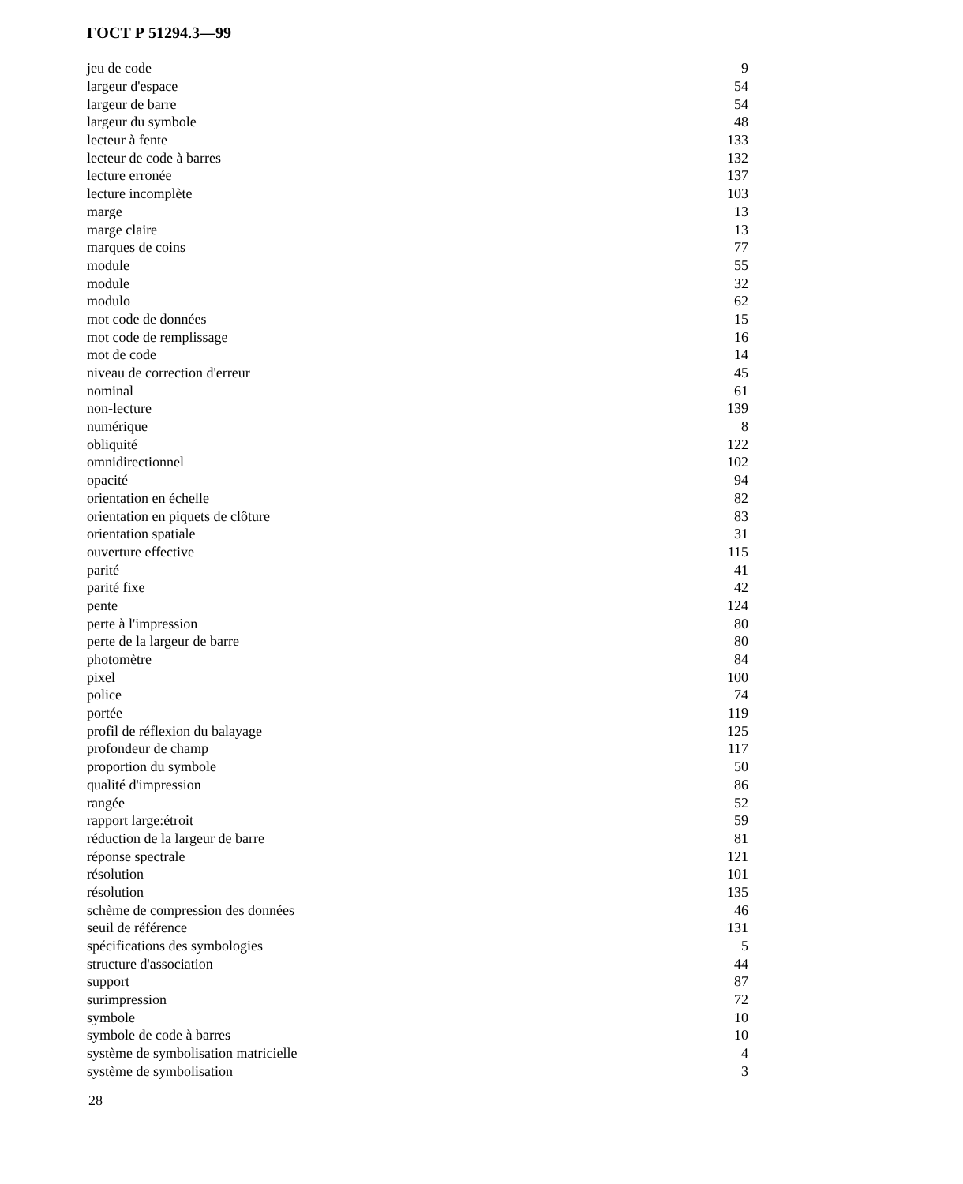ГОСТ Р 51294.3—99
| jeu de code | 9 |
| largeur d'espace | 54 |
| largeur de barre | 54 |
| largeur du symbole | 48 |
| lecteur à fente | 133 |
| lecteur de code à barres | 132 |
| lecture erronée | 137 |
| lecture incomplète | 103 |
| marge | 13 |
| marge claire | 13 |
| marques de coins | 77 |
| module | 55 |
| module | 32 |
| modulo | 62 |
| mot code de données | 15 |
| mot code de remplissage | 16 |
| mot de code | 14 |
| niveau de correction d'erreur | 45 |
| nominal | 61 |
| non-lecture | 139 |
| numérique | 8 |
| obliquité | 122 |
| omnidirectionnel | 102 |
| opacité | 94 |
| orientation en échelle | 82 |
| orientation en piquets de clôture | 83 |
| orientation spatiale | 31 |
| ouverture effective | 115 |
| parité | 41 |
| parité fixe | 42 |
| pente | 124 |
| perte à l'impression | 80 |
| perte de la largeur de barre | 80 |
| photomètre | 84 |
| pixel | 100 |
| police | 74 |
| portée | 119 |
| profil de réflexion du balayage | 125 |
| profondeur de champ | 117 |
| proportion du symbole | 50 |
| qualité d'impression | 86 |
| rangée | 52 |
| rapport large:étroit | 59 |
| réduction de la largeur de barre | 81 |
| réponse spectrale | 121 |
| résolution | 101 |
| résolution | 135 |
| schème de compression des données | 46 |
| seuil de référence | 131 |
| spécifications des symbologies | 5 |
| structure d'association | 44 |
| support | 87 |
| surimpression | 72 |
| symbole | 10 |
| symbole de code à barres | 10 |
| système de symbolisation matricielle | 4 |
| système de symbolisation | 3 |
28